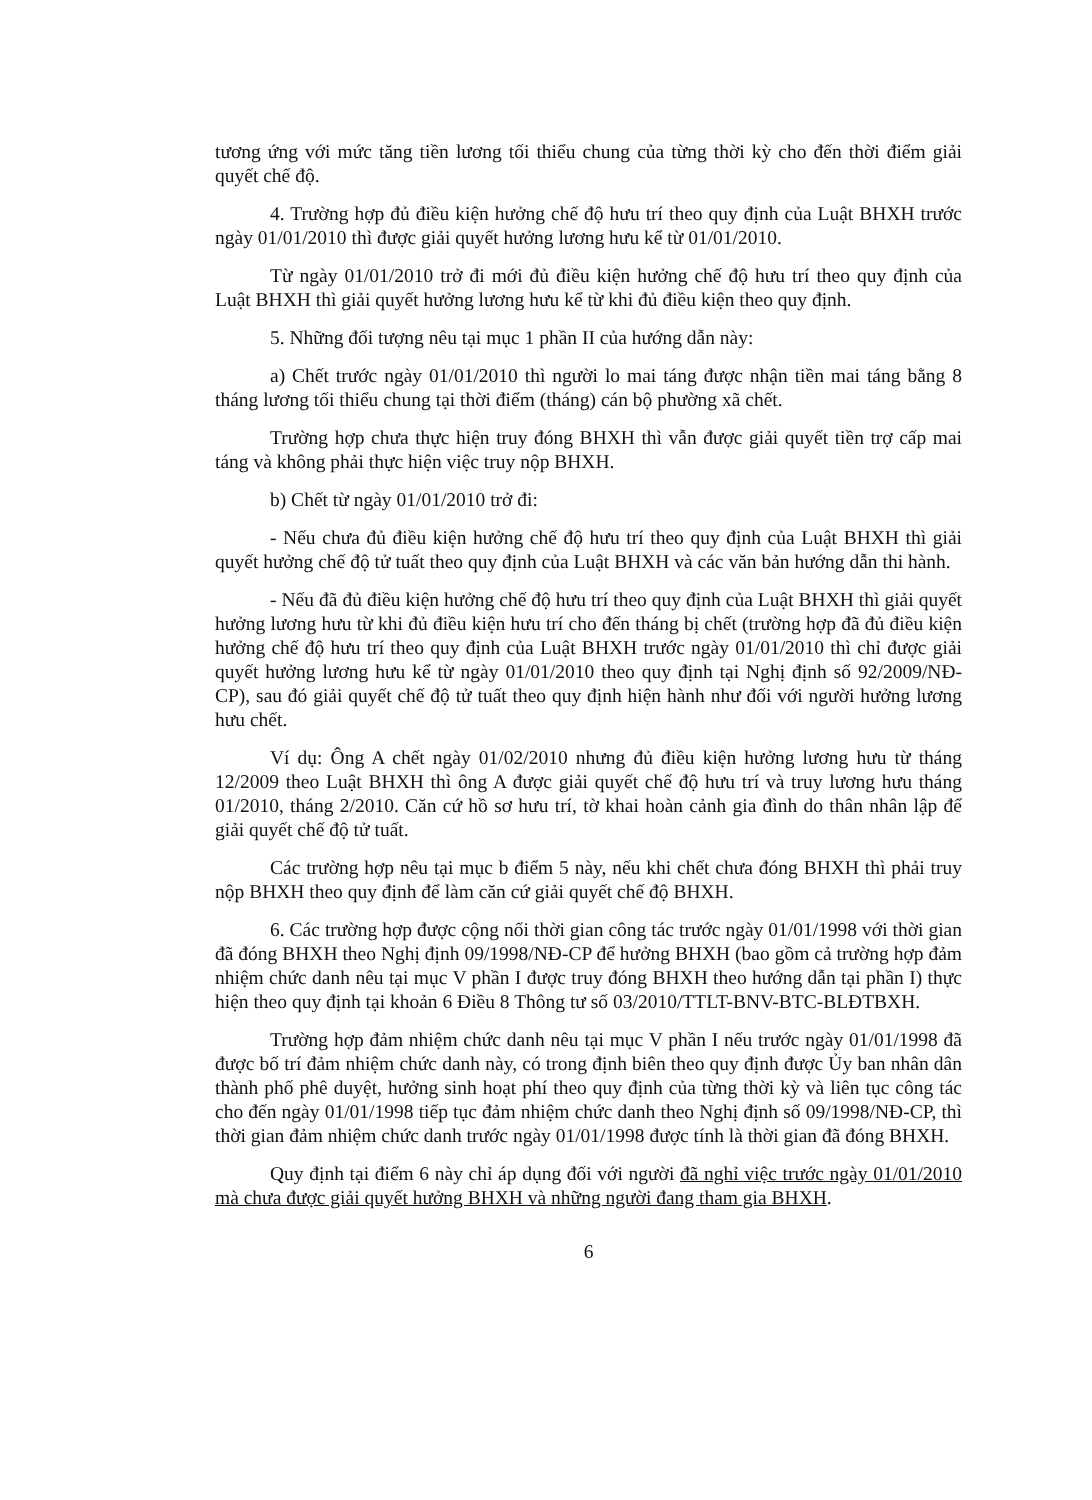tương ứng với mức tăng tiền lương tối thiểu chung của từng thời kỳ cho đến thời điểm giải quyết chế độ.
4. Trường hợp đủ điều kiện hưởng chế độ hưu trí theo quy định của Luật BHXH trước ngày 01/01/2010 thì được giải quyết hưởng lương hưu kể từ 01/01/2010.
Từ ngày 01/01/2010 trở đi mới đủ điều kiện hưởng chế độ hưu trí theo quy định của Luật BHXH thì giải quyết hưởng lương hưu kể từ khi đủ điều kiện theo quy định.
5. Những đối tượng nêu tại mục 1 phần II của hướng dẫn này:
a) Chết trước ngày 01/01/2010 thì người lo mai táng được nhận tiền mai táng bằng 8 tháng lương tối thiểu chung tại thời điểm (tháng) cán bộ phường xã chết.
Trường hợp chưa thực hiện truy đóng BHXH thì vẫn được giải quyết tiền trợ cấp mai táng và không phải thực hiện việc truy nộp BHXH.
b) Chết từ ngày 01/01/2010 trở đi:
- Nếu chưa đủ điều kiện hưởng chế độ hưu trí theo quy định của Luật BHXH thì giải quyết hưởng chế độ tử tuất theo quy định của Luật BHXH và các văn bản hướng dẫn thi hành.
- Nếu đã đủ điều kiện hưởng chế độ hưu trí theo quy định của Luật BHXH thì giải quyết hưởng lương hưu từ khi đủ điều kiện hưu trí cho đến tháng bị chết (trường hợp đã đủ điều kiện hưởng chế độ hưu trí theo quy định của Luật BHXH trước ngày 01/01/2010 thì chỉ được giải quyết hưởng lương hưu kể từ ngày 01/01/2010 theo quy định tại Nghị định số 92/2009/NĐ-CP), sau đó giải quyết chế độ tử tuất theo quy định hiện hành như đối với người hưởng lương hưu chết.
Ví dụ: Ông A chết ngày 01/02/2010 nhưng đủ điều kiện hưởng lương hưu từ tháng 12/2009 theo Luật BHXH thì ông A được giải quyết chế độ hưu trí và truy lương hưu tháng 01/2010, tháng 2/2010. Căn cứ hồ sơ hưu trí, tờ khai hoàn cảnh gia đình do thân nhân lập để giải quyết chế độ tử tuất.
Các trường hợp nêu tại mục b điểm 5 này, nếu khi chết chưa đóng BHXH thì phải truy nộp BHXH theo quy định để làm căn cứ giải quyết chế độ BHXH.
6. Các trường hợp được cộng nối thời gian công tác trước ngày 01/01/1998 với thời gian đã đóng BHXH theo Nghị định 09/1998/NĐ-CP để hưởng BHXH (bao gồm cả trường hợp đảm nhiệm chức danh nêu tại mục V phần I được truy đóng BHXH theo hướng dẫn tại phần I) thực hiện theo quy định tại khoản 6 Điều 8 Thông tư số 03/2010/TTLT-BNV-BTC-BLĐTBXH.
Trường hợp đảm nhiệm chức danh nêu tại mục V phần I nếu trước ngày 01/01/1998 đã được bố trí đảm nhiệm chức danh này, có trong định biên theo quy định được Ủy ban nhân dân thành phố phê duyệt, hưởng sinh hoạt phí theo quy định của từng thời kỳ và liên tục công tác cho đến ngày 01/01/1998 tiếp tục đảm nhiệm chức danh theo Nghị định số 09/1998/NĐ-CP, thì thời gian đảm nhiệm chức danh trước ngày 01/01/1998 được tính là thời gian đã đóng BHXH.
Quy định tại điểm 6 này chỉ áp dụng đối với người đã nghỉ việc trước ngày 01/01/2010 mà chưa được giải quyết hưởng BHXH và những người đang tham gia BHXH.
6